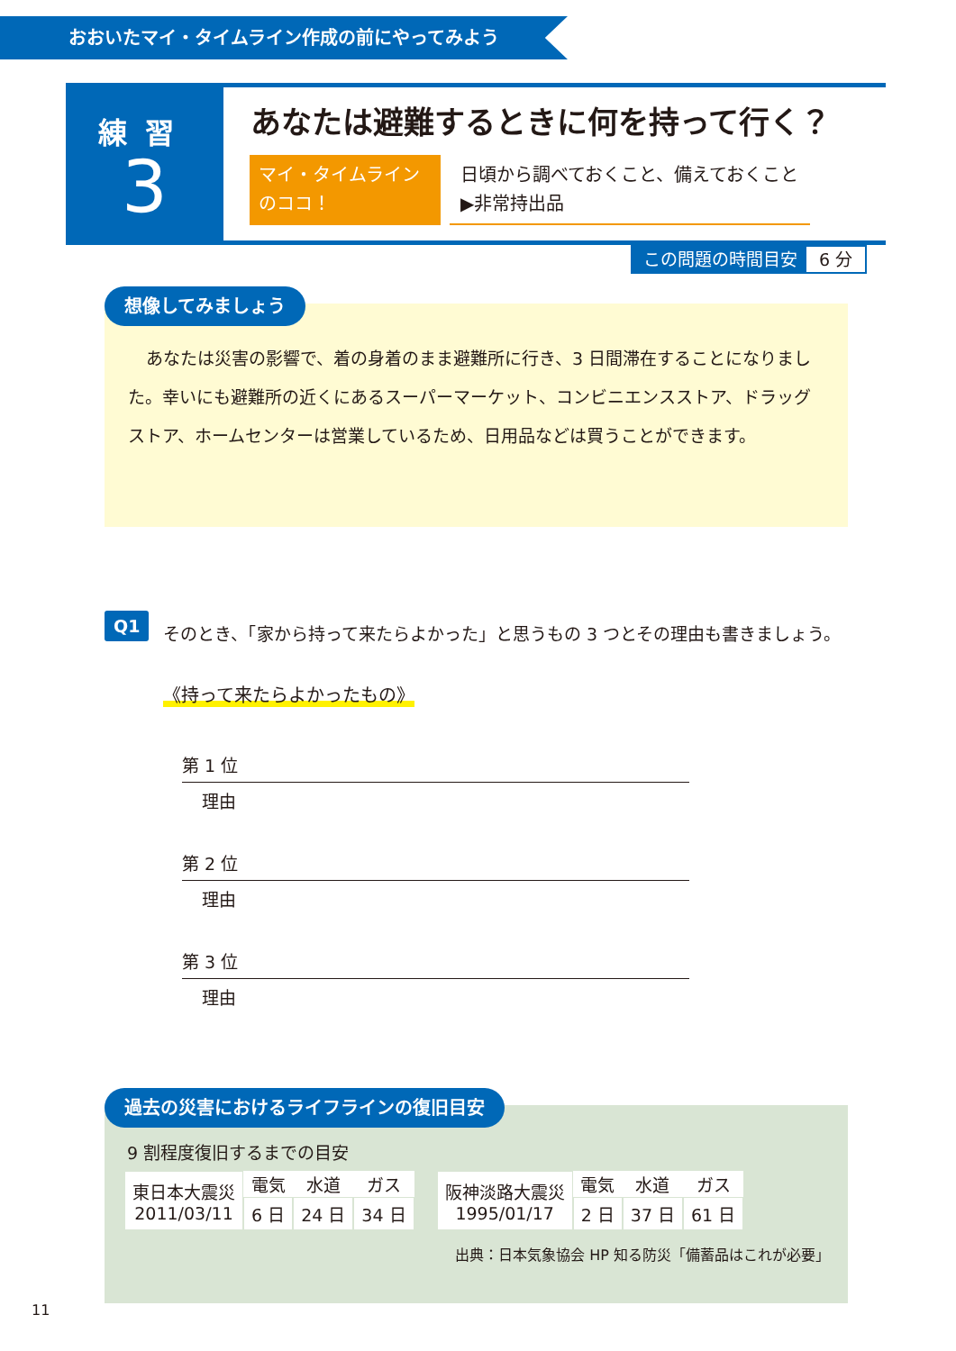おおいたマイ・タイムライン作成の前にやってみよう
練習
3
あなたは避難するときに何を持って行く？
マイ・タイムライン
のココ！
日頃から調べておくこと、備えておくこと
▶非常持出品
この問題の時間目安 6 分
あなたは災害の影響で、着の身着のまま避難所に行き、3 日間滞在することになりました。幸いにも避難所の近くにあるスーパーマーケット、コンビニエンスストア、ドラッグストア、ホームセンターは営業しているため、日用品などは買うことができます。
想像してみましょう
Q1
そのとき、「家から持って来たらよかった」と思うもの 3 つとその理由も書きましょう。
《持って来たらよかったもの》
第 1 位
理由
第 2 位
理由
第 3 位
理由
9 割程度復旧するまでの目安
| 東日本大震災 2011/03/11 | 電気 | 水道 | ガス |
| | 6 日 | 24 日 | 34 日 |
| 阪神淡路大震災 1995/01/17 | 電気 | 水道 | ガス |
| | 2 日 | 37 日 | 61 日 |
出典：日本気象協会 HP 知る防災「備蓄品はこれが必要」
過去の災害におけるライフラインの復旧目安
11